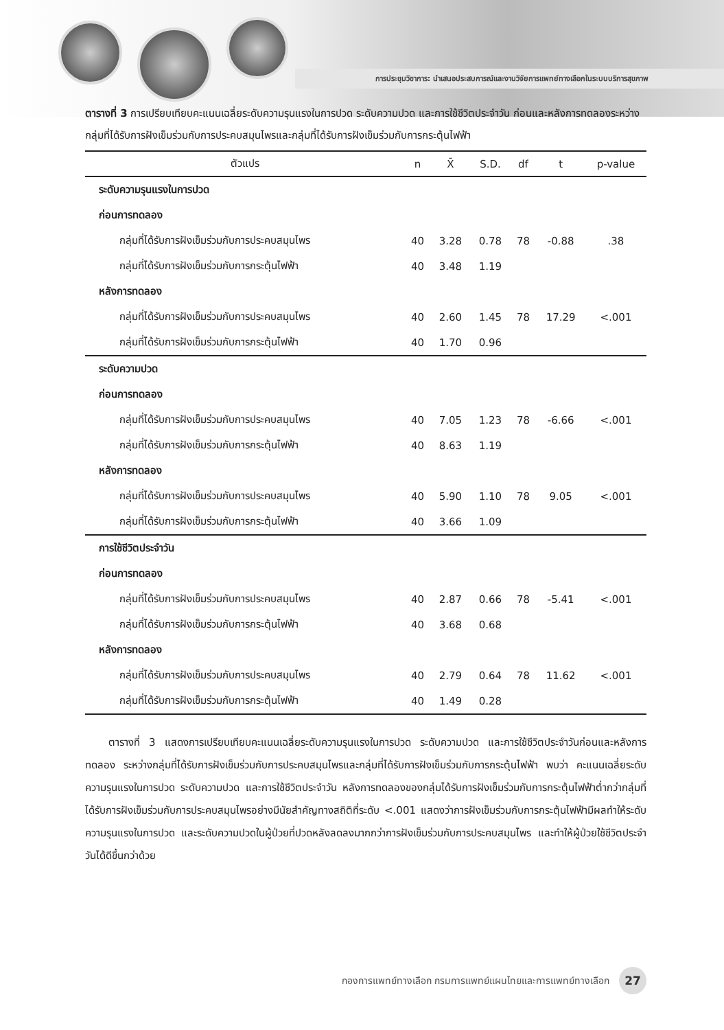การประชุมวิชาการ: นำเสนอประสบการณ์และงานวิจัยการแพทย์ทางเลือกในระบบบริการสุขภาพ
ตารางที่ 3 การเปรียบเทียบคะแนนเฉลี่ยระดับความรุนแรงในการปวด ระดับความปวด และการใช้ชีวิตประจำวัน ก่อนและหลังการทดลองระหว่างกลุ่มที่ได้รับการฝังเข็มร่วมกับการประคบสมุนไพรและกลุ่มที่ได้รับการฝังเข็มร่วมกับการกระตุ้นไฟฟ้า
| ตัวแปร | n | X̄ | S.D. | df | t | p-value |
| --- | --- | --- | --- | --- | --- | --- |
| ระดับความรุนแรงในการปวด | | | | | | |
| ก่อนการทดลอง | | | | | | |
| กลุ่มที่ได้รับการฝังเข็มร่วมกับการประคบสมุนไพร | 40 | 3.28 | 0.78 | 78 | -0.88 | .38 |
| กลุ่มที่ได้รับการฝังเข็มร่วมกับการกระตุ้นไฟฟ้า | 40 | 3.48 | 1.19 | | | |
| หลังการทดลอง | | | | | | |
| กลุ่มที่ได้รับการฝังเข็มร่วมกับการประคบสมุนไพร | 40 | 2.60 | 1.45 | 78 | 17.29 | <.001 |
| กลุ่มที่ได้รับการฝังเข็มร่วมกับการกระตุ้นไฟฟ้า | 40 | 1.70 | 0.96 | | | |
| ระดับความปวด | | | | | | |
| ก่อนการทดลอง | | | | | | |
| กลุ่มที่ได้รับการฝังเข็มร่วมกับการประคบสมุนไพร | 40 | 7.05 | 1.23 | 78 | -6.66 | <.001 |
| กลุ่มที่ได้รับการฝังเข็มร่วมกับการกระตุ้นไฟฟ้า | 40 | 8.63 | 1.19 | | | |
| หลังการทดลอง | | | | | | |
| กลุ่มที่ได้รับการฝังเข็มร่วมกับการประคบสมุนไพร | 40 | 5.90 | 1.10 | 78 | 9.05 | <.001 |
| กลุ่มที่ได้รับการฝังเข็มร่วมกับการกระตุ้นไฟฟ้า | 40 | 3.66 | 1.09 | | | |
| การใช้ชีวิตประจำวัน | | | | | | |
| ก่อนการทดลอง | | | | | | |
| กลุ่มที่ได้รับการฝังเข็มร่วมกับการประคบสมุนไพร | 40 | 2.87 | 0.66 | 78 | -5.41 | <.001 |
| กลุ่มที่ได้รับการฝังเข็มร่วมกับการกระตุ้นไฟฟ้า | 40 | 3.68 | 0.68 | | | |
| หลังการทดลอง | | | | | | |
| กลุ่มที่ได้รับการฝังเข็มร่วมกับการประคบสมุนไพร | 40 | 2.79 | 0.64 | 78 | 11.62 | <.001 |
| กลุ่มที่ได้รับการฝังเข็มร่วมกับการกระตุ้นไฟฟ้า | 40 | 1.49 | 0.28 | | | |
ตารางที่ 3 แสดงการเปรียบเทียบคะแนนเฉลี่ยระดับความรุนแรงในการปวด ระดับความปวด และการใช้ชีวิตประจำวันก่อนและหลังการทดลอง ระหว่างกลุ่มที่ได้รับการฝังเข็มร่วมกับการประคบสมุนไพรและกลุ่มที่ได้รับการฝังเข็มร่วมกับการกระตุ้นไฟฟ้า พบว่า คะแนนเฉลี่ยระดับความรุนแรงในการปวด ระดับความปวด และการใช้ชีวิตประจำวัน หลังการทดลองของกลุ่มได้รับการฝังเข็มร่วมกับการกระตุ้นไฟฟ้าต่ำกว่ากลุ่มที่ได้รับการฝังเข็มร่วมกับการประคบสมุนไพรอย่างมีนัยสำคัญทางสถิติที่ระดับ <.001 แสดงว่าการฝังเข็มร่วมกับการกระตุ้นไฟฟ้ามีผลทำให้ระดับความรุนแรงในการปวด และระดับความปวดในผู้ป่วยที่ปวดหลังลดลงมากกว่าการฝังเข็มร่วมกับการประคบสมุนไพร และทำให้ผู้ป่วยใช้ชีวิตประจำวันได้ดีขึ้นกว่าด้วย
กองการแพทย์ทางเลือก กรมการแพทย์แผนไทยและการแพทย์ทางเลือก 27